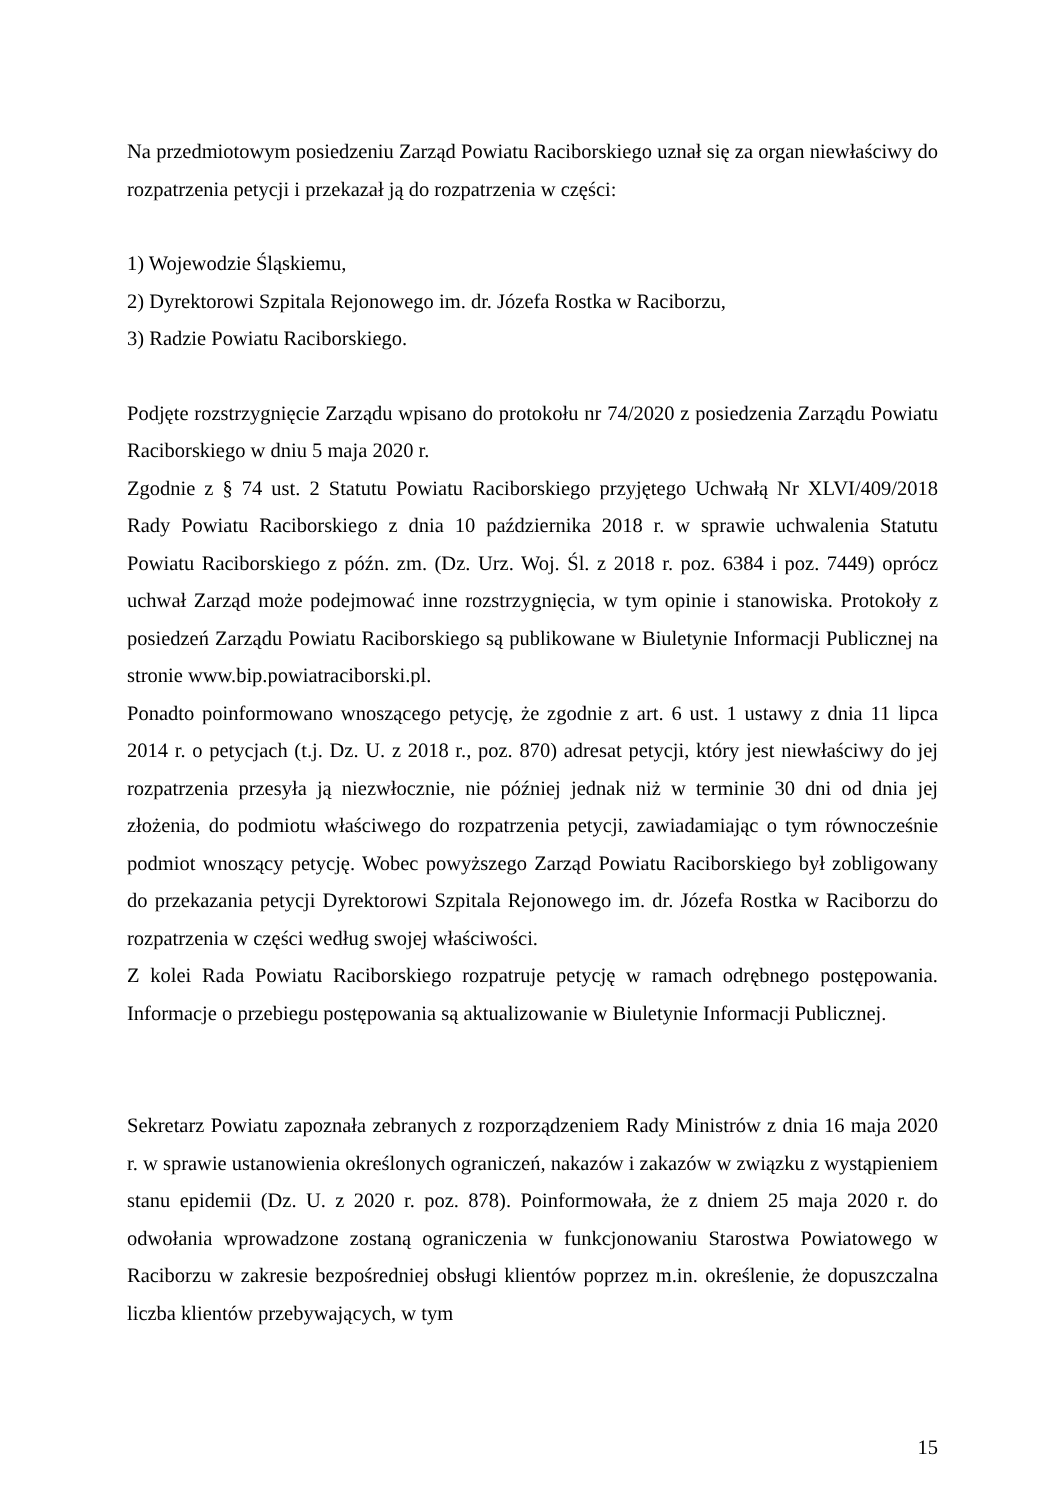Na przedmiotowym posiedzeniu Zarząd Powiatu Raciborskiego uznał się za organ niewłaściwy do rozpatrzenia petycji i przekazał ją do rozpatrzenia w części:
1) Wojewodzie Śląskiemu,
2) Dyrektorowi Szpitala Rejonowego im. dr. Józefa Rostka w Raciborzu,
3) Radzie Powiatu Raciborskiego.
Podjęte rozstrzygnięcie Zarządu wpisano do protokołu nr 74/2020 z posiedzenia Zarządu Powiatu Raciborskiego w dniu 5 maja 2020 r.
Zgodnie z § 74 ust. 2 Statutu Powiatu Raciborskiego przyjętego Uchwałą Nr XLVI/409/2018 Rady Powiatu Raciborskiego z dnia 10 października 2018 r. w sprawie uchwalenia Statutu Powiatu Raciborskiego z późn. zm. (Dz. Urz. Woj. Śl. z 2018 r. poz. 6384 i poz. 7449) oprócz uchwał Zarząd może podejmować inne rozstrzygnięcia, w tym opinie i stanowiska. Protokoły z posiedzeń Zarządu Powiatu Raciborskiego są publikowane w Biuletynie Informacji Publicznej na stronie www.bip.powiatraciborski.pl.
Ponadto poinformowano wnoszącego petycję, że zgodnie z art. 6 ust. 1 ustawy z dnia 11 lipca 2014 r. o petycjach (t.j. Dz. U. z 2018 r., poz. 870) adresat petycji, który jest niewłaściwy do jej rozpatrzenia przesyła ją niezwłocznie, nie później jednak niż w terminie 30 dni od dnia jej złożenia, do podmiotu właściwego do rozpatrzenia petycji, zawiadamiając o tym równocześnie podmiot wnoszący petycję. Wobec powyższego Zarząd Powiatu Raciborskiego był zobligowany do przekazania petycji Dyrektorowi Szpitala Rejonowego im. dr. Józefa Rostka w Raciborzu do rozpatrzenia w części według swojej właściwości.
Z kolei Rada Powiatu Raciborskiego rozpatruje petycję w ramach odrębnego postępowania. Informacje o przebiegu postępowania są aktualizowanie w Biuletynie Informacji Publicznej.
Sekretarz Powiatu zapoznała zebranych z rozporządzeniem Rady Ministrów z dnia 16 maja 2020 r. w sprawie ustanowienia określonych ograniczeń, nakazów i zakazów w związku z wystąpieniem stanu epidemii (Dz. U. z 2020 r. poz. 878). Poinformowała, że z dniem 25 maja 2020 r. do odwołania wprowadzone zostaną ograniczenia w funkcjonowaniu Starostwa Powiatowego w Raciborzu w zakresie bezpośredniej obsługi klientów poprzez m.in. określenie, że dopuszczalna liczba klientów przebywających, w tym
15